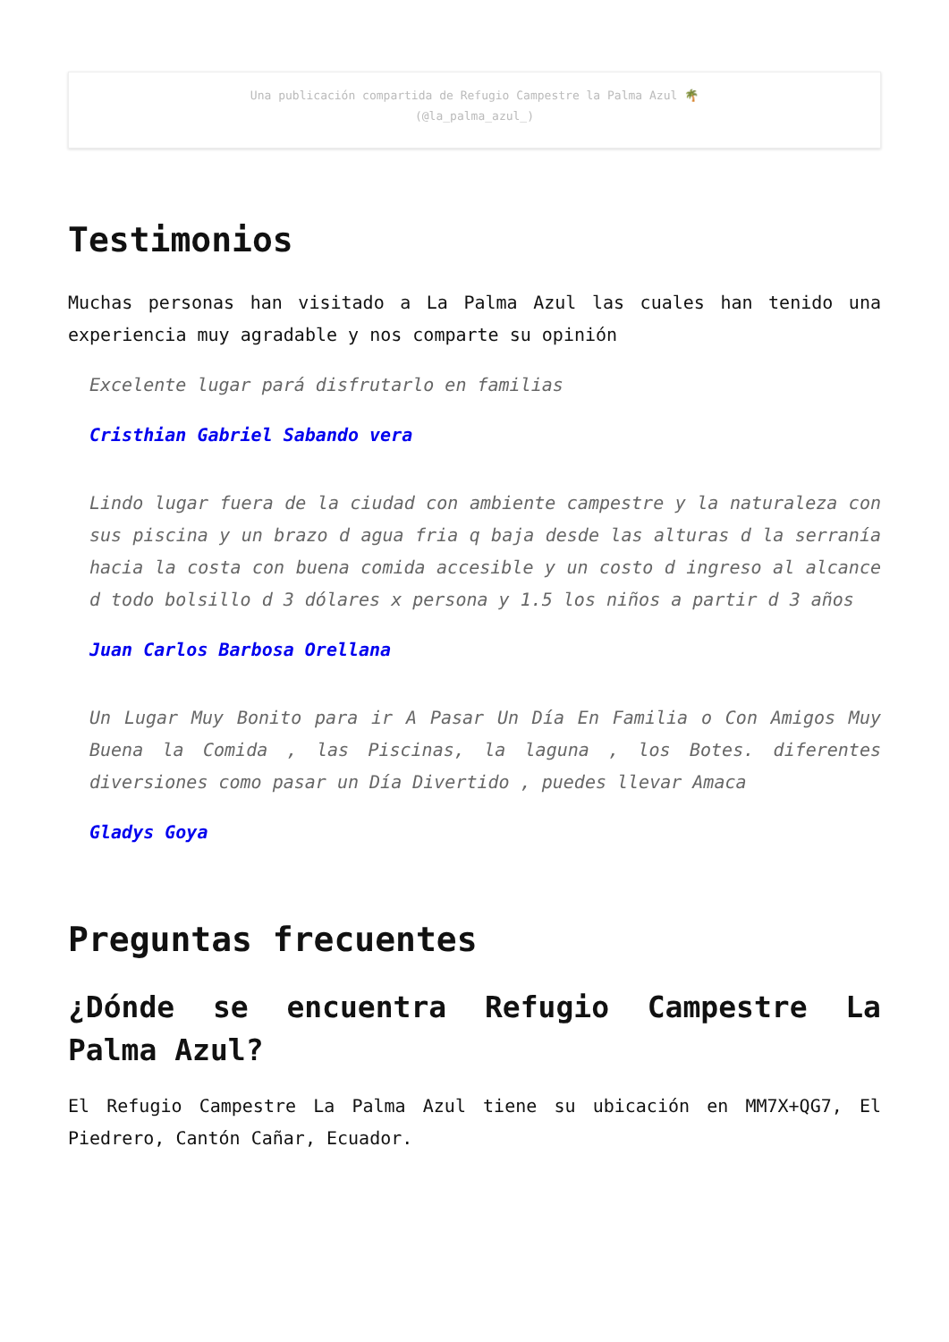Una publicación compartida de Refugio Campestre la Palma Azul 🌴
(@la_palma_azul_)
Testimonios
Muchas personas han visitado a La Palma Azul las cuales han tenido una experiencia muy agradable y nos comparte su opinión
Excelente lugar pará disfrutarlo en familias
Cristhian Gabriel Sabando vera
Lindo lugar fuera de la ciudad con ambiente campestre y la naturaleza con sus piscina y un brazo d agua fria q baja desde las alturas d la serranía hacia la costa con buena comida accesible y un costo d ingreso al alcance d todo bolsillo d 3 dólares x persona y 1.5 los niños a partir d 3 años
Juan Carlos Barbosa Orellana
Un Lugar Muy Bonito para ir A Pasar Un Día En Familia o Con Amigos Muy Buena la Comida , las Piscinas, la laguna , los Botes. diferentes diversiones como pasar un Día Divertido , puedes llevar Amaca
Gladys Goya
Preguntas frecuentes
¿Dónde se encuentra Refugio Campestre La Palma Azul?
El Refugio Campestre La Palma Azul tiene su ubicación en MM7X+QG7, El Piedrero, Cantón Cañar, Ecuador.